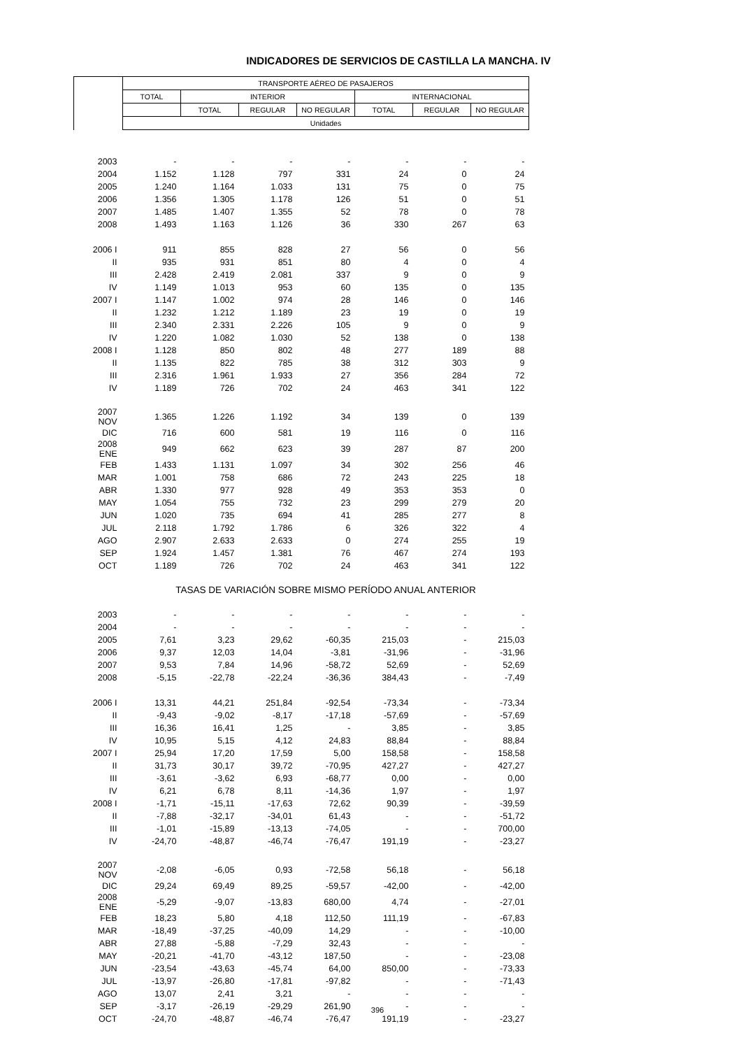INDICADORES DE SERVICIOS DE CASTILLA LA MANCHA. IV
| | TRANSPORTE AÉREO DE PASAJEROS | | | | | | |
| --- | --- | --- | --- | --- | --- | --- | --- |
| | TOTAL | INTERIOR | | | INTERNACIONAL | | |
| | | TOTAL | REGULAR | NO REGULAR | TOTAL | REGULAR | NO REGULAR |
| | Unidades | | | | | | |
| 2003 | - | - | - | - | - | - | - |
| 2004 | 1.152 | 1.128 | 797 | 331 | 24 | 0 | 24 |
| 2005 | 1.240 | 1.164 | 1.033 | 131 | 75 | 0 | 75 |
| 2006 | 1.356 | 1.305 | 1.178 | 126 | 51 | 0 | 51 |
| 2007 | 1.485 | 1.407 | 1.355 | 52 | 78 | 0 | 78 |
| 2008 | 1.493 | 1.163 | 1.126 | 36 | 330 | 267 | 63 |
| 2006 I | 911 | 855 | 828 | 27 | 56 | 0 | 56 |
| II | 935 | 931 | 851 | 80 | 4 | 0 | 4 |
| III | 2.428 | 2.419 | 2.081 | 337 | 9 | 0 | 9 |
| IV | 1.149 | 1.013 | 953 | 60 | 135 | 0 | 135 |
| 2007 I | 1.147 | 1.002 | 974 | 28 | 146 | 0 | 146 |
| II | 1.232 | 1.212 | 1.189 | 23 | 19 | 0 | 19 |
| III | 2.340 | 2.331 | 2.226 | 105 | 9 | 0 | 9 |
| IV | 1.220 | 1.082 | 1.030 | 52 | 138 | 0 | 138 |
| 2008 I | 1.128 | 850 | 802 | 48 | 277 | 189 | 88 |
| II | 1.135 | 822 | 785 | 38 | 312 | 303 | 9 |
| III | 2.316 | 1.961 | 1.933 | 27 | 356 | 284 | 72 |
| IV | 1.189 | 726 | 702 | 24 | 463 | 341 | 122 |
| 2007 NOV | 1.365 | 1.226 | 1.192 | 34 | 139 | 0 | 139 |
| DIC | 716 | 600 | 581 | 19 | 116 | 0 | 116 |
| 2008 ENE | 949 | 662 | 623 | 39 | 287 | 87 | 200 |
| FEB | 1.433 | 1.131 | 1.097 | 34 | 302 | 256 | 46 |
| MAR | 1.001 | 758 | 686 | 72 | 243 | 225 | 18 |
| ABR | 1.330 | 977 | 928 | 49 | 353 | 353 | 0 |
| MAY | 1.054 | 755 | 732 | 23 | 299 | 279 | 20 |
| JUN | 1.020 | 735 | 694 | 41 | 285 | 277 | 8 |
| JUL | 2.118 | 1.792 | 1.786 | 6 | 326 | 322 | 4 |
| AGO | 2.907 | 2.633 | 2.633 | 0 | 274 | 255 | 19 |
| SEP | 1.924 | 1.457 | 1.381 | 76 | 467 | 274 | 193 |
| OCT | 1.189 | 726 | 702 | 24 | 463 | 341 | 122 |
| | TASAS DE VARIACIÓN SOBRE MISMO PERÍODO ANUAL ANTERIOR | | | | | | |
| 2003 | - | - | - | - | - | - | - |
| 2004 | - | - | - | - | - | - | - |
| 2005 | 7,61 | 3,23 | 29,62 | -60,35 | 215,03 | - | 215,03 |
| 2006 | 9,37 | 12,03 | 14,04 | -3,81 | -31,96 | - | -31,96 |
| 2007 | 9,53 | 7,84 | 14,96 | -58,72 | 52,69 | - | 52,69 |
| 2008 | -5,15 | -22,78 | -22,24 | -36,36 | 384,43 | - | -7,49 |
| 2006 I | 13,31 | 44,21 | 251,84 | -92,54 | -73,34 | - | -73,34 |
| II | -9,43 | -9,02 | -8,17 | -17,18 | -57,69 | - | -57,69 |
| III | 16,36 | 16,41 | 1,25 | - | 3,85 | - | 3,85 |
| IV | 10,95 | 5,15 | 4,12 | 24,83 | 88,84 | - | 88,84 |
| 2007 I | 25,94 | 17,20 | 17,59 | 5,00 | 158,58 | - | 158,58 |
| II | 31,73 | 30,17 | 39,72 | -70,95 | 427,27 | - | 427,27 |
| III | -3,61 | -3,62 | 6,93 | -68,77 | 0,00 | - | 0,00 |
| IV | 6,21 | 6,78 | 8,11 | -14,36 | 1,97 | - | 1,97 |
| 2008 I | -1,71 | -15,11 | -17,63 | 72,62 | 90,39 | - | -39,59 |
| II | -7,88 | -32,17 | -34,01 | 61,43 | - | - | -51,72 |
| III | -1,01 | -15,89 | -13,13 | -74,05 | - | - | 700,00 |
| IV | -24,70 | -48,87 | -46,74 | -76,47 | 191,19 | - | -23,27 |
| 2007 NOV | -2,08 | -6,05 | 0,93 | -72,58 | 56,18 | - | 56,18 |
| DIC | 29,24 | 69,49 | 89,25 | -59,57 | -42,00 | - | -42,00 |
| 2008 ENE | -5,29 | -9,07 | -13,83 | 680,00 | 4,74 | - | -27,01 |
| FEB | 18,23 | 5,80 | 4,18 | 112,50 | 111,19 | - | -67,83 |
| MAR | -18,49 | -37,25 | -40,09 | 14,29 | - | - | -10,00 |
| ABR | 27,88 | -5,88 | -7,29 | 32,43 | - | - | - |
| MAY | -20,21 | -41,70 | -43,12 | 187,50 | - | - | -23,08 |
| JUN | -23,54 | -43,63 | -45,74 | 64,00 | 850,00 | - | -73,33 |
| JUL | -13,97 | -26,80 | -17,81 | -97,82 | - | - | -71,43 |
| AGO | 13,07 | 2,41 | 3,21 | - | - | - | - |
| SEP | -3,17 | -26,19 | -29,29 | 261,90 | - | - | - |
| OCT | -24,70 | -48,87 | -46,74 | -76,47 | 191,19 | - | -23,27 |
396